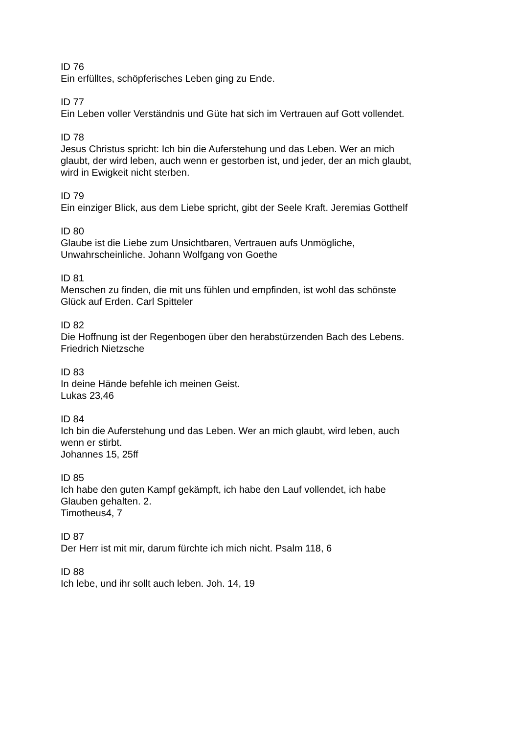ID 76
Ein erfülltes, schöpferisches Leben ging zu Ende.
ID 77
Ein Leben voller Verständnis und Güte hat sich im Vertrauen auf Gott vollendet.
ID 78
Jesus Christus spricht: Ich bin die Auferstehung und das Leben. Wer an mich glaubt, der wird leben, auch wenn er gestorben ist, und jeder, der an mich glaubt, wird in Ewigkeit nicht sterben.
ID 79
Ein einziger Blick, aus dem Liebe spricht, gibt der Seele Kraft. Jeremias Gotthelf
ID 80
Glaube ist die Liebe zum Unsichtbaren, Vertrauen aufs Unmögliche, Unwahrscheinliche. Johann Wolfgang von Goethe
ID 81
Menschen zu finden, die mit uns fühlen und empfinden, ist wohl das schönste Glück auf Erden. Carl Spitteler
ID 82
Die Hoffnung ist der Regenbogen über den herabstürzenden Bach des Lebens. Friedrich Nietzsche
ID 83
In deine Hände befehle ich meinen Geist.
Lukas 23,46
ID 84
Ich bin die Auferstehung und das Leben. Wer an mich glaubt, wird leben, auch wenn er stirbt.
Johannes 15, 25ff
ID 85
Ich habe den guten Kampf gekämpft, ich habe den Lauf vollendet, ich habe Glauben gehalten. 2.
Timotheus4, 7
ID 87
Der Herr ist mit mir, darum fürchte ich mich nicht. Psalm 118, 6
ID 88
Ich lebe, und ihr sollt auch leben. Joh. 14, 19